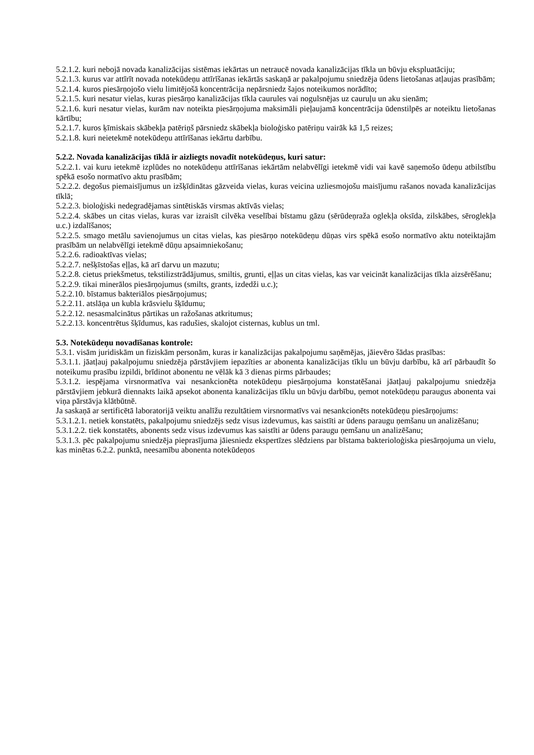5.2.1.2. kuri nebojā novada kanalizācijas sistēmas iekārtas un netraucē novada kanalizācijas tīkla un būvju ekspluatāciju;
5.2.1.3. kurus var attīrīt novada notekūdeņu attīrīšanas iekārtās saskaņā ar pakalpojumu sniedzēja ūdens lietošanas atļaujas prasībām;
5.2.1.4. kuros piesārņojošo vielu limitējošā koncentrācija nepārsniedz šajos noteikumos norādīto;
5.2.1.5. kuri nesatur vielas, kuras piesārņo kanalizācijas tīkla caurules vai nogulsnējas uz cauruļu un aku sienām;
5.2.1.6. kuri nesatur vielas, kurām nav noteikta piesārņojuma maksimāli pieļaujamā koncentrācija ūdenstilpēs ar noteiktu lietošanas kārtību;
5.2.1.7. kuros ķīmiskais skābekļa patēriņš pārsniedz skābekļa bioloģisko patēriņu vairāk kā 1,5 reizes;
5.2.1.8. kuri neietekmē notekūdeņu attīrīšanas iekārtu darbību.
5.2.2. Novada kanalizācijas tīklā ir aizliegts novadīt notekūdeņus, kuri satur:
5.2.2.1. vai kuru ietekmē izplūdes no notekūdeņu attīrīšanas iekārtām nelabvēlīgi ietekmē vidi vai kavē saņemošo ūdeņu atbilstību spēkā esošo normatīvo aktu prasībām;
5.2.2.2. degošus piemaisījumus un izšķīdinātas gāzveida vielas, kuras veicina uzliesmojošu maisījumu rašanos novada kanalizācijas tīklā;
5.2.2.3. bioloģiski nedegradējamas sintētiskās virsmas aktīvās vielas;
5.2.2.4. skābes un citas vielas, kuras var izraisīt cilvēka veselībai bīstamu gāzu (sērūdeņraža oglekļa oksīda, zilskābes, sēroglekļa u.c.) izdalīšanos;
5.2.2.5. smago metālu savienojumus un citas vielas, kas piesārņo notekūdeņu dūņas virs spēkā esošo normatīvo aktu noteiktajām prasībām un nelabvēlīgi ietekmē dūņu apsaimniekošanu;
5.2.2.6. radioaktīvas vielas;
5.2.2.7. nešķīstošas eļļas, kā arī darvu un mazutu;
5.2.2.8. cietus priekšmetus, tekstilizstrādājumus, smiltis, grunti, eļļas un citas vielas, kas var veicināt kanalizācijas tīkla aizsērēšanu;
5.2.2.9. tikai minerālos piesārņojumus (smilts, grants, izdedži u.c.);
5.2.2.10. bīstamus bakteriālos piesārņojumus;
5.2.2.11. atslāņa un kubla krāsvielu šķīdumu;
5.2.2.12. nesasmalcinātus pārtikas un ražošanas atkritumus;
5.2.2.13. koncentrētus šķīdumus, kas radušies, skalojot cisternas, kublus un tml.
5.3. Notekūdeņu novadīšanas kontrole:
5.3.1. visām juridiskām un fiziskām personām, kuras ir kanalizācijas pakalpojumu saņēmējas, jāievēro šādas prasības:
5.3.1.1. jāatļauj pakalpojumu sniedzēja pārstāvjiem iepazīties ar abonenta kanalizācijas tīklu un būvju darbību, kā arī pārbaudīt šo noteikumu prasību izpildi, brīdinot abonentu ne vēlāk kā 3 dienas pirms pārbaudes;
5.3.1.2. iespējama virsnormatīva vai nesankcionēta notekūdeņu piesārņojuma konstatēšanai jāatļauj pakalpojumu sniedzēja pārstāvjiem jebkurā diennakts laikā apsekot abonenta kanalizācijas tīklu un būvju darbību, ņemot notekūdeņu paraugus abonenta vai viņa pārstāvja klātbūtnē.
Ja saskaņā ar sertificētā laboratorijā veiktu analīžu rezultātiem virsnormatīvs vai nesankcionēts notekūdeņu piesārņojums:
5.3.1.2.1. netiek konstatēts, pakalpojumu sniedzējs sedz visus izdevumus, kas saistīti ar ūdens paraugu ņemšanu un analizēšanu;
5.3.1.2.2. tiek konstatēts, abonents sedz visus izdevumus kas saistīti ar ūdens paraugu ņemšanu un analizēšanu;
5.3.1.3. pēc pakalpojumu sniedzēja pieprasījuma jāiesniedz ekspertīzes slēdziens par bīstama bakterioloģiska piesārņojuma un vielu, kas minētas 6.2.2. punktā, neesamību abonenta notekūdeņos